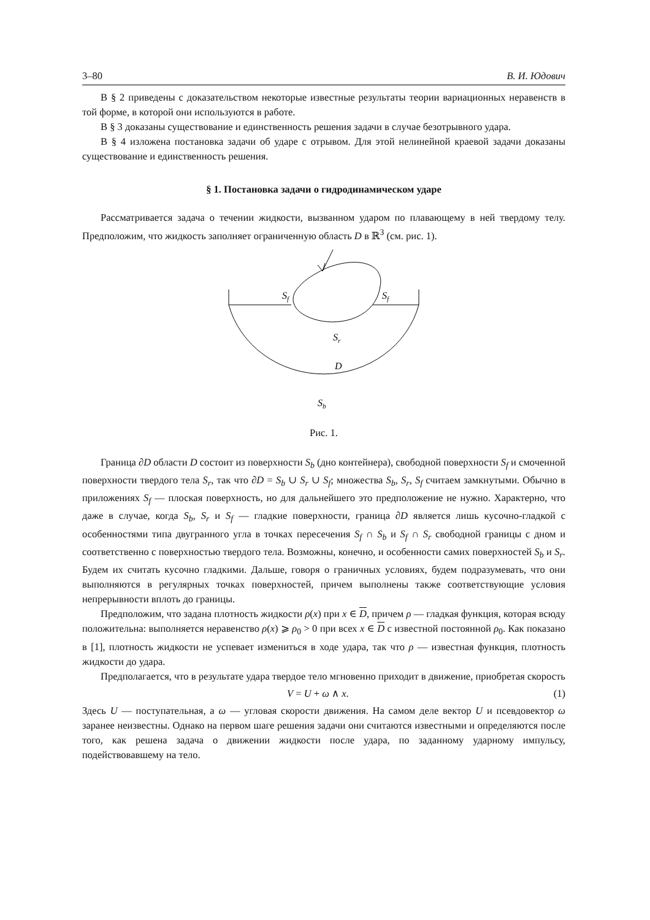3–80 В. И. Юдович
В § 2 приведены с доказательством некоторые известные результаты теории вариационных неравенств в той форме, в которой они используются в работе.
В § 3 доказаны существование и единственность решения задачи в случае безотрывного удара.
В § 4 изложена постановка задачи об ударе с отрывом. Для этой нелинейной краевой задачи доказаны существование и единственность решения.
§ 1. Постановка задачи о гидродинамическом ударе
Рассматривается задача о течении жидкости, вызванном ударом по плавающему в ней твердому телу. Предположим, что жидкость заполняет ограниченную область D в ℝ<sup>3</sup> (см. рис. 1).
Sf
Sf
Sr
D
Sb
Рис. 1.
Граница ∂D области D состоит из поверхности S<sub>b</sub> (дно контейнера), свободной поверхности S<sub>f</sub> и смоченной поверхности твердого тела S<sub>r</sub>, так что ∂D = S<sub>b</sub> ∪ S<sub>r</sub> ∪ S<sub>f</sub>; множества S<sub>b</sub>, S<sub>r</sub>, S<sub>f</sub> считаем замкнутыми. Обычно в приложениях S<sub>f</sub> — плоская поверхность, но для дальнейшего это предположение не нужно. Характерно, что даже в случае, когда S<sub>b</sub>, S<sub>r</sub> и S<sub>f</sub> — гладкие поверхности, граница ∂D является лишь кусочно-гладкой с особенностями типа двугранного угла в точках пересечения S<sub>f</sub> ∩ S<sub>b</sub> и S<sub>f</sub> ∩ S<sub>r</sub> свободной границы с дном и соответственно с поверхностью твердого тела. Возможны, конечно, и особенности самих поверхностей S<sub>b</sub> и S<sub>r</sub>. Будем их считать кусочно гладкими. Дальше, говоря о граничных условиях, будем подразумевать, что они выполняются в регулярных точках поверхностей, причем выполнены также соответствующие условия непрерывности вплоть до границы.
Предположим, что задана плотность жидкости ρ(x) при x ∈ D, причем ρ — гладкая функция, которая всюду положительна: выполняется неравенство ρ(x) ⩾ ρ<sub>0</sub> > 0 при всех x ∈ D с известной постоянной ρ<sub>0</sub>. Как показано в [1], плотность жидкости не успевает измениться в ходе удара, так что ρ — известная функция, плотность жидкости до удара.
Предполагается, что в результате удара твердое тело мгновенно приходит в движение, приобретая скорость
V = U + ω ∧ x. (1)
Здесь U — поступательная, а ω — угловая скорости движения. На самом деле вектор U и псевдовектор ω заранее неизвестны. Однако на первом шаге решения задачи они считаются известными и определяются после того, как решена задача о движении жидкости после удара, по заданному ударному импульсу, подействовавшему на тело.